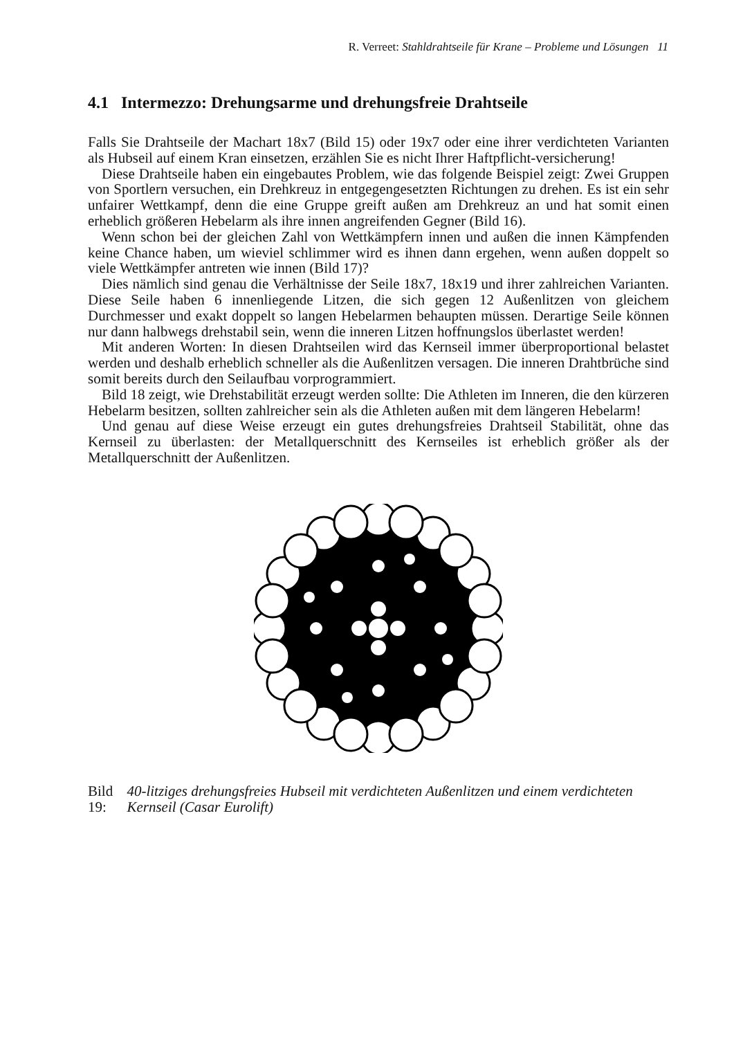R. Verreet: Stahldrahtseile für Krane – Probleme und Lösungen 11
4.1 Intermezzo: Drehungsarme und drehungsfreie Drahtseile
Falls Sie Drahtseile der Machart 18x7 (Bild 15) oder 19x7 oder eine ihrer verdichteten Varianten als Hubseil auf einem Kran einsetzen, erzählen Sie es nicht Ihrer Haftpflicht-versicherung!
Diese Drahtseile haben ein eingebautes Problem, wie das folgende Beispiel zeigt: Zwei Gruppen von Sportlern versuchen, ein Drehkreuz in entgegengesetzten Richtungen zu drehen. Es ist ein sehr unfairer Wettkampf, denn die eine Gruppe greift außen am Drehkreuz an und hat somit einen erheblich größeren Hebelarm als ihre innen angreifenden Gegner (Bild 16).
Wenn schon bei der gleichen Zahl von Wettkämpfern innen und außen die innen Kämpfenden keine Chance haben, um wieviel schlimmer wird es ihnen dann ergehen, wenn außen doppelt so viele Wettkämpfer antreten wie innen (Bild 17)?
Dies nämlich sind genau die Verhältnisse der Seile 18x7, 18x19 und ihrer zahlreichen Varianten. Diese Seile haben 6 innenliegende Litzen, die sich gegen 12 Außenlitzen von gleichem Durchmesser und exakt doppelt so langen Hebelarmen behaupten müssen. Derartige Seile können nur dann halbwegs drehstabil sein, wenn die inneren Litzen hoffnungslos überlastet werden!
Mit anderen Worten: In diesen Drahtseilen wird das Kernseil immer überproportional belastet werden und deshalb erheblich schneller als die Außenlitzen versagen. Die inneren Drahtbrüche sind somit bereits durch den Seilaufbau vorprogrammiert.
Bild 18 zeigt, wie Drehstabilität erzeugt werden sollte: Die Athleten im Inneren, die den kürzeren Hebelarm besitzen, sollten zahlreicher sein als die Athleten außen mit dem längeren Hebelarm!
Und genau auf diese Weise erzeugt ein gutes drehungsfreies Drahtseil Stabilität, ohne das Kernseil zu überlasten: der Metallquerschnitt des Kernseiles ist erheblich größer als der Metallquerschnitt der Außenlitzen.
Bild 19: 40-litziges drehungsfreies Hubseil mit verdichteten Außenlitzen und einem verdichteten Kernseil (Casar Eurolift)